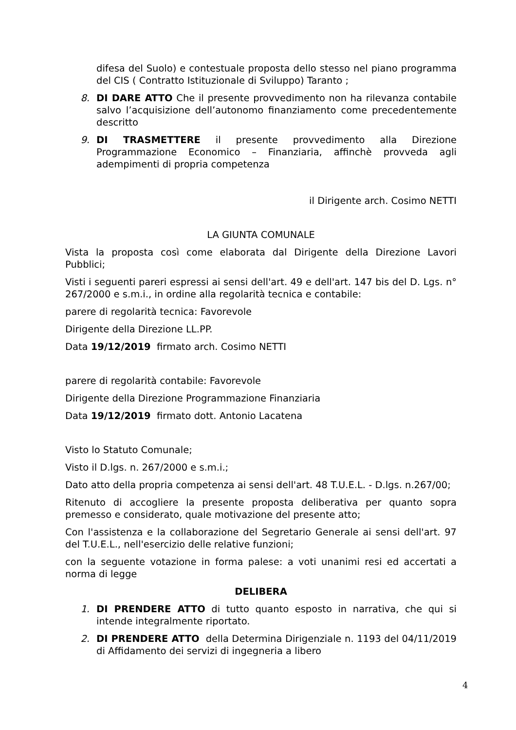difesa del Suolo) e contestuale proposta dello stesso nel piano programma del CIS ( Contratto Istituzionale di Sviluppo) Taranto ;
8. DI DARE ATTO Che il presente provvedimento non ha rilevanza contabile salvo l’acquisizione dell’autonomo finanziamento come precedentemente descritto
9. DI TRASMETTERE il presente provvedimento alla Direzione Programmazione Economico – Finanziaria, affinchè provveda agli adempimenti di propria competenza
il Dirigente arch. Cosimo NETTI
LA GIUNTA COMUNALE
Vista la proposta così come elaborata dal Dirigente della Direzione Lavori Pubblici;
Visti i seguenti pareri espressi ai sensi dell'art. 49 e dell'art. 147 bis del D. Lgs. n° 267/2000 e s.m.i., in ordine alla regolarità tecnica e contabile:
parere di regolarità tecnica: Favorevole
Dirigente della Direzione LL.PP.
Data 19/12/2019 firmato arch. Cosimo NETTI
parere di regolarità contabile: Favorevole
Dirigente della Direzione Programmazione Finanziaria
Data 19/12/2019 firmato dott. Antonio Lacatena
Visto lo Statuto Comunale;
Visto il D.lgs. n. 267/2000 e s.m.i.;
Dato atto della propria competenza ai sensi dell'art. 48 T.U.E.L. - D.lgs. n.267/00;
Ritenuto di accogliere la presente proposta deliberativa per quanto sopra premesso e considerato, quale motivazione del presente atto;
Con l'assistenza e la collaborazione del Segretario Generale ai sensi dell'art. 97 del T.U.E.L., nell'esercizio delle relative funzioni;
con la seguente votazione in forma palese: a voti unanimi resi ed accertati a norma di legge
DELIBERA
1. DI PRENDERE ATTO di tutto quanto esposto in narrativa, che qui si intende integralmente riportato.
2. DI PRENDERE ATTO della Determina Dirigenziale n. 1193 del 04/11/2019 di Affidamento dei servizi di ingegneria a libero
4